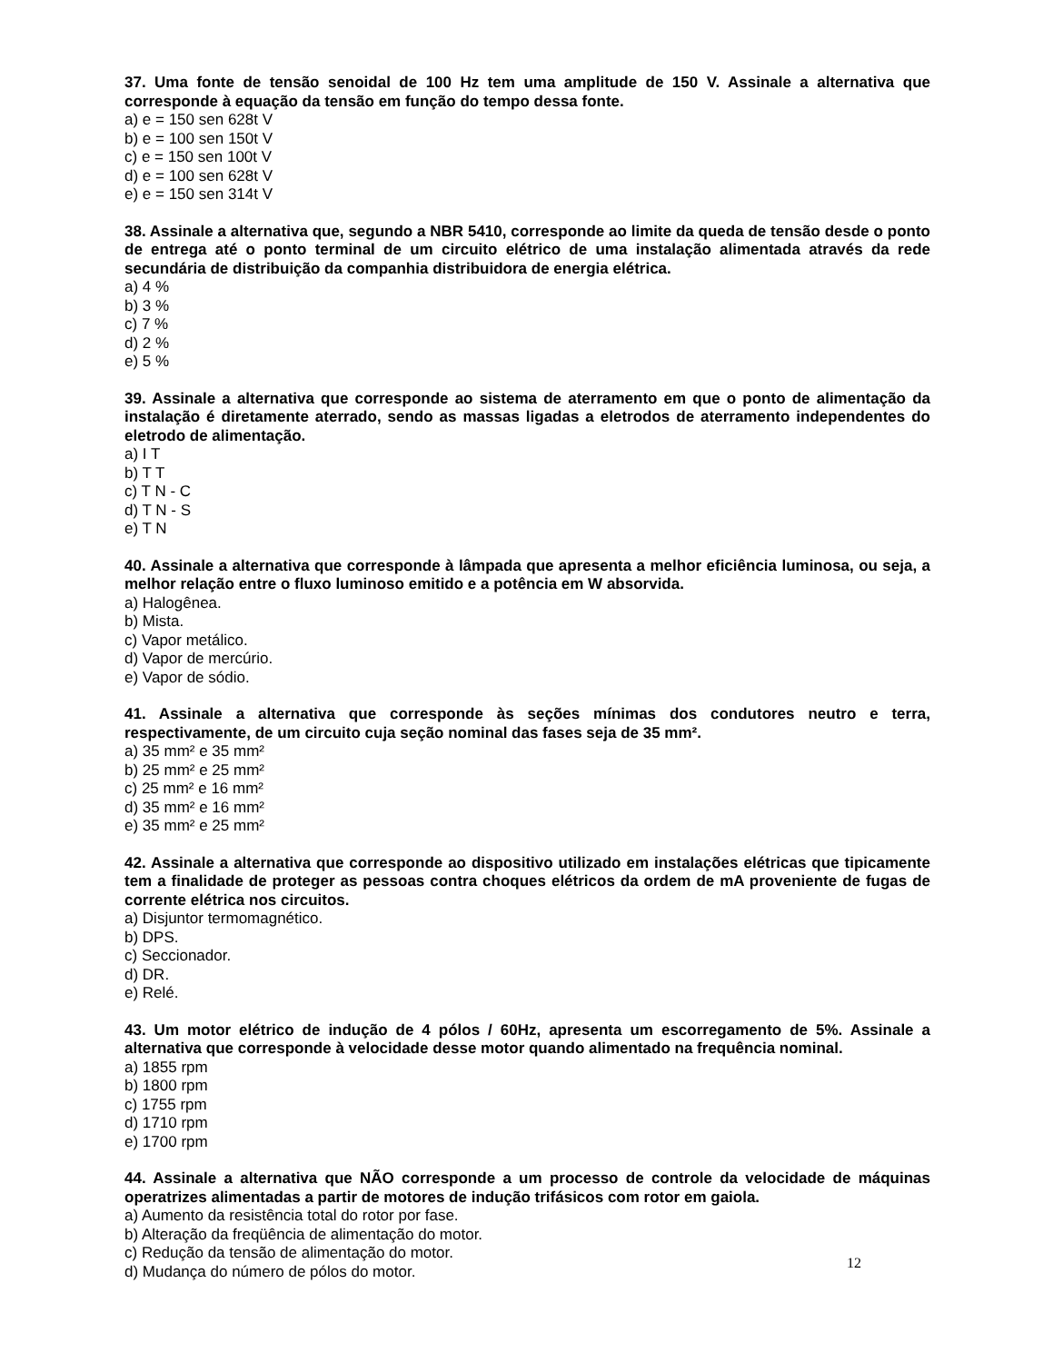37. Uma fonte de tensão senoidal de 100 Hz tem uma amplitude de 150 V. Assinale a alternativa que corresponde à equação da tensão em função do tempo dessa fonte.
a) e = 150 sen 628t V
b) e = 100 sen 150t V
c) e = 150 sen 100t V
d) e = 100 sen 628t V
e) e = 150 sen 314t V
38. Assinale a alternativa que, segundo a NBR 5410, corresponde ao limite da queda de tensão desde o ponto de entrega até o ponto terminal de um circuito elétrico de uma instalação alimentada através da rede secundária de distribuição da companhia distribuidora de energia elétrica.
a) 4 %
b) 3 %
c) 7 %
d) 2 %
e) 5 %
39. Assinale a alternativa que corresponde ao sistema de aterramento em que o ponto de alimentação da instalação é diretamente aterrado, sendo as massas ligadas a eletrodos de aterramento independentes do eletrodo de alimentação.
a) I T
b) T T
c) T N - C
d) T N - S
e) T N
40. Assinale a alternativa que corresponde à lâmpada que apresenta a melhor eficiência luminosa, ou seja, a melhor relação entre o fluxo luminoso emitido e a potência em W absorvida.
a) Halogênea.
b) Mista.
c) Vapor metálico.
d) Vapor de mercúrio.
e) Vapor de sódio.
41. Assinale a alternativa que corresponde às seções mínimas dos condutores neutro e terra, respectivamente, de um circuito cuja seção nominal das fases seja de 35 mm².
a) 35 mm² e 35 mm²
b) 25 mm² e 25 mm²
c) 25 mm² e 16 mm²
d) 35 mm² e 16 mm²
e) 35 mm² e 25 mm²
42. Assinale a alternativa que corresponde ao dispositivo utilizado em instalações elétricas que tipicamente tem a finalidade de proteger as pessoas contra choques elétricos da ordem de mA proveniente de fugas de corrente elétrica nos circuitos.
a) Disjuntor termomagnético.
b) DPS.
c) Seccionador.
d) DR.
e) Relé.
43. Um motor elétrico de indução de 4 pólos / 60Hz, apresenta um escorregamento de 5%. Assinale a alternativa que corresponde à velocidade desse motor quando alimentado na frequência nominal.
a) 1855 rpm
b) 1800 rpm
c) 1755 rpm
d) 1710 rpm
e) 1700 rpm
44. Assinale a alternativa que NÃO corresponde a um processo de controle da velocidade de máquinas operatrizes alimentadas a partir de motores de indução trifásicos com rotor em gaiola.
a) Aumento da resistência total do rotor por fase.
b) Alteração da freqüência de alimentação do motor.
c) Redução da tensão de alimentação do motor.
d) Mudança do número de pólos do motor.
12